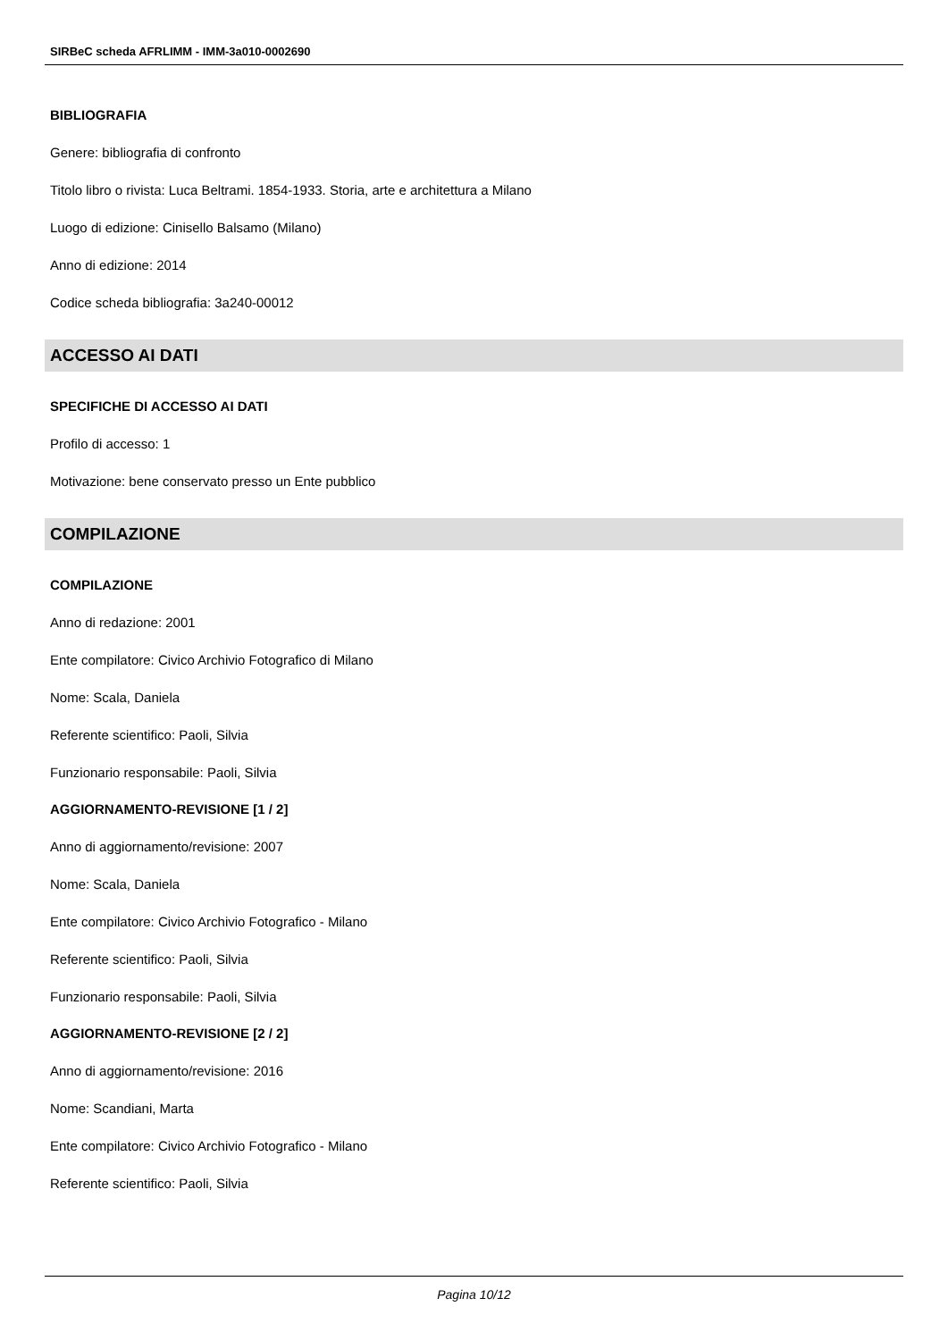SIRBeC scheda AFRLIMM - IMM-3a010-0002690
BIBLIOGRAFIA
Genere: bibliografia di confronto
Titolo libro o rivista: Luca Beltrami. 1854-1933. Storia, arte e architettura a Milano
Luogo di edizione: Cinisello Balsamo (Milano)
Anno di edizione: 2014
Codice scheda bibliografia: 3a240-00012
ACCESSO AI DATI
SPECIFICHE DI ACCESSO AI DATI
Profilo di accesso: 1
Motivazione: bene conservato presso un Ente pubblico
COMPILAZIONE
COMPILAZIONE
Anno di redazione: 2001
Ente compilatore: Civico Archivio Fotografico di Milano
Nome: Scala, Daniela
Referente scientifico: Paoli, Silvia
Funzionario responsabile: Paoli, Silvia
AGGIORNAMENTO-REVISIONE [1 / 2]
Anno di aggiornamento/revisione: 2007
Nome: Scala, Daniela
Ente compilatore: Civico Archivio Fotografico - Milano
Referente scientifico: Paoli, Silvia
Funzionario responsabile: Paoli, Silvia
AGGIORNAMENTO-REVISIONE [2 / 2]
Anno di aggiornamento/revisione: 2016
Nome: Scandiani, Marta
Ente compilatore: Civico Archivio Fotografico - Milano
Referente scientifico: Paoli, Silvia
Pagina 10/12